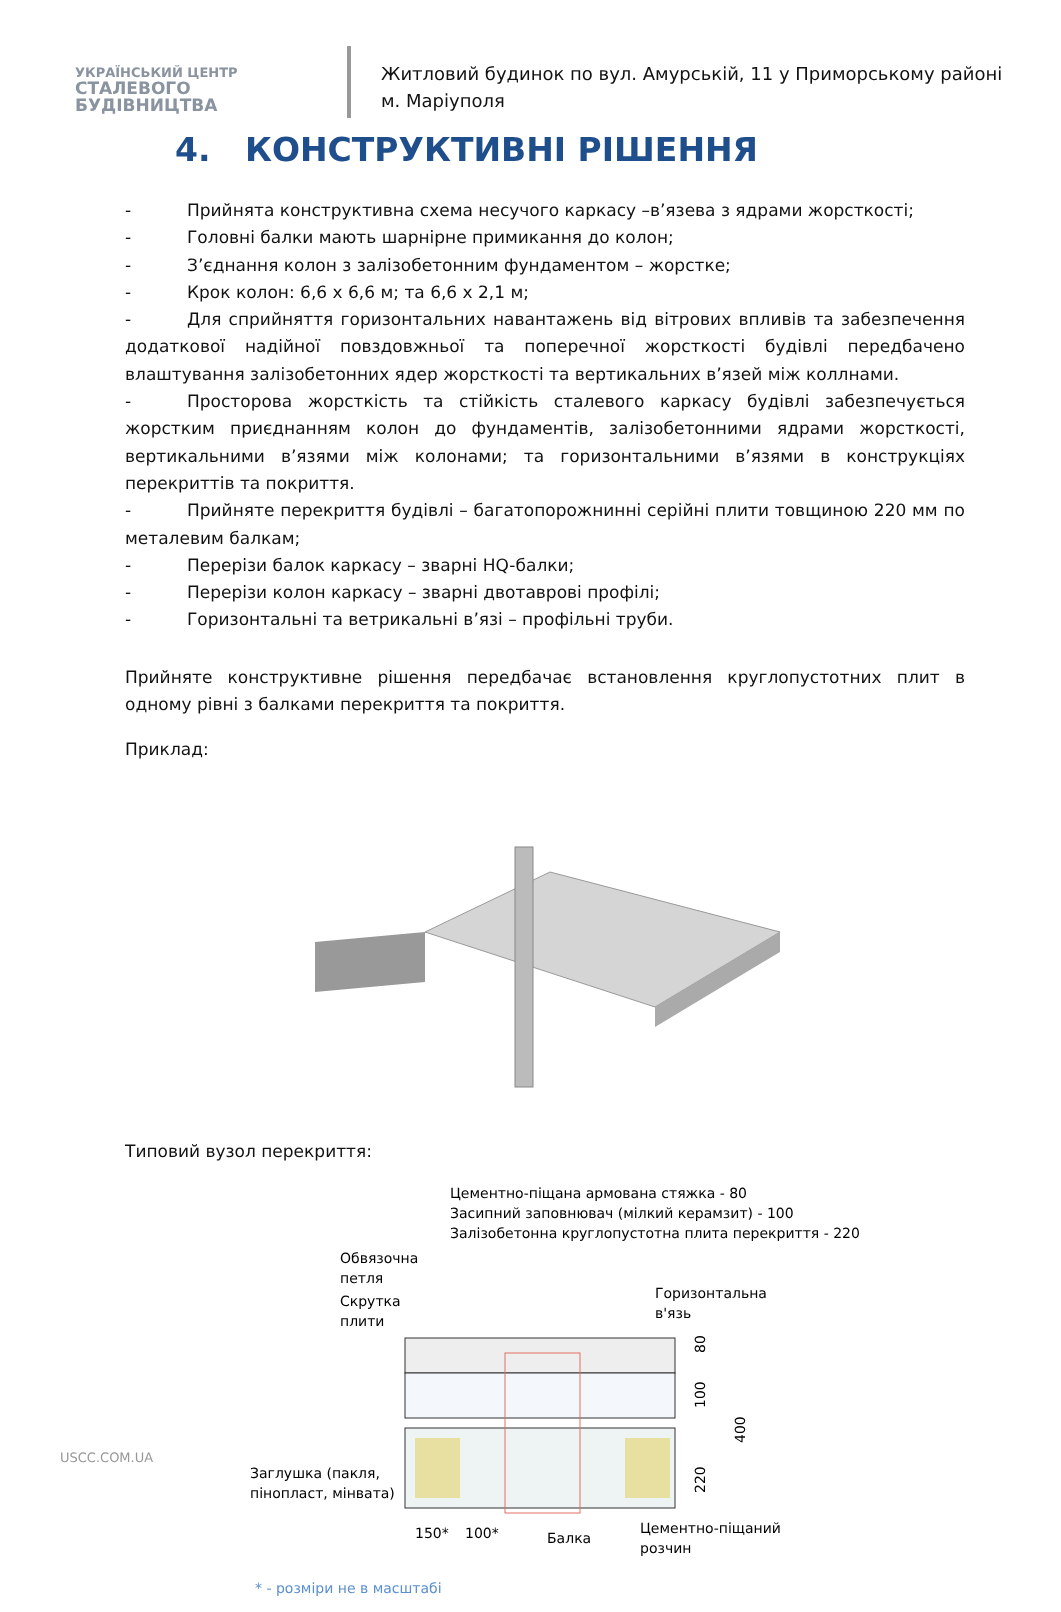УКРАЇНСЬКИЙ ЦЕНТР
СТАЛЕВОГО
БУДІВНИЦТВА
Житловий будинок по вул. Амурській, 11 у Приморському районі м. Маріуполя
4. КОНСТРУКТИВНІ РІШЕННЯ
- Прийнята конструктивна схема несучого каркасу –в’язева з ядрами жорсткості;
- Головні балки мають шарнірне примикання до колон;
- З’єднання колон з залізобетонним фундаментом – жорстке;
- Крок колон: 6,6 х 6,6 м; та 6,6 х 2,1 м;
- Для сприйняття горизонтальних навантажень від вітрових впливів та забезпечення додаткової надійної повздовжньої та поперечної жорсткості будівлі передбачено влаштування залізобетонних ядер жорсткості та вертикальних в’язей між коллнами.
- Просторова жорсткість та стійкість сталевого каркасу будівлі забезпечується жорстким приєднанням колон до фундаментів, залізобетонними ядрами жорсткості, вертикальними в’язями між колонами; та горизонтальними в’язями в конструкціях перекриттів та покриття.
- Прийняте перекриття будівлі – багатопорожнинні серійні плити товщиною 220 мм по металевим балкам;
- Перерізи балок каркасу – зварні HQ-балки;
- Перерізи колон каркасу – зварні двотаврові профілі;
- Горизонтальні та ветрикальні в’язі – профільні труби.
Прийняте конструктивне рішення передбачає встановлення круглопустотних плит в одному рівні з балками перекриття та покриття.
Приклад:
Типовий вузол перекриття:
Цементно-піщана армована стяжка - 80
Засипний заповнювач (мілкий керамзит) - 100
Залізобетонна круглопустотна плита перекриття - 220
Обвязочна
петля
Скрутка
плити
Горизонтальна
в'язь
80
100
220
400
Заглушка (пакля,
пінопласт, мінвата)
150*
100*
Балка
Цементно-піщаний
розчин
* - розміри не в масштабі
USCC.COM.UA